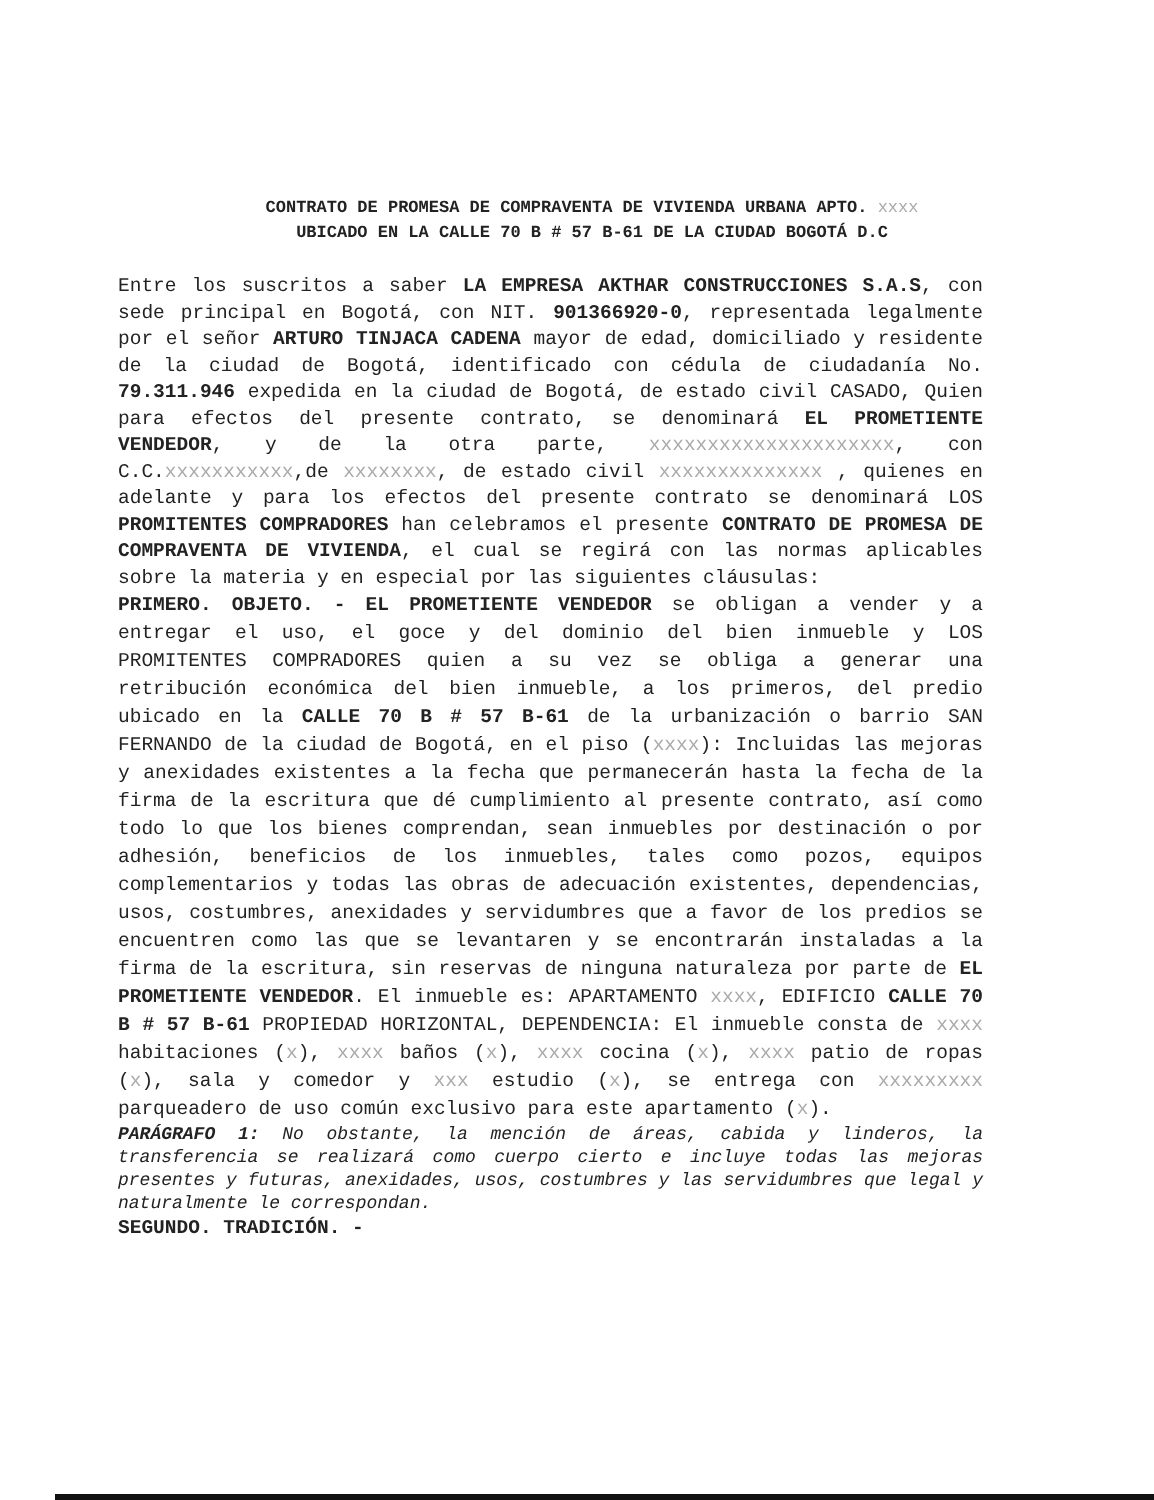CONTRATO DE PROMESA DE COMPRAVENTA DE VIVIENDA URBANA APTO. xxxx
UBICADO EN LA CALLE 70 B # 57 B-61 DE LA CIUDAD BOGOTÁ D.C
Entre los suscritos a saber LA EMPRESA AKTHAR CONSTRUCCIONES S.A.S, con sede principal en Bogotá, con NIT. 901366920-0, representada legalmente por el señor ARTURO TINJACA CADENA mayor de edad, domiciliado y residente de la ciudad de Bogotá, identificado con cédula de ciudadanía No. 79.311.946 expedida en la ciudad de Bogotá, de estado civil CASADO, Quien para efectos del presente contrato, se denominará EL PROMETIENTE VENDEDOR, y de la otra parte, xxxxxxxxxxxxxxxxxxxxx, con C.C.xxxxxxxxxxx,de xxxxxxxx, de estado civil xxxxxxxxxxxxxx , quienes en adelante y para los efectos del presente contrato se denominará LOS PROMITENTES COMPRADORES han celebramos el presente CONTRATO DE PROMESA DE COMPRAVENTA DE VIVIENDA, el cual se regirá con las normas aplicables sobre la materia y en especial por las siguientes cláusulas:
PRIMERO. OBJETO. - EL PROMETIENTE VENDEDOR se obligan a vender y a entregar el uso, el goce y del dominio del bien inmueble y LOS PROMITENTES COMPRADORES quien a su vez se obliga a generar una retribución económica del bien inmueble, a los primeros, del predio ubicado en la CALLE 70 B # 57 B-61 de la urbanización o barrio SAN FERNANDO de la ciudad de Bogotá, en el piso (xxxx): Incluidas las mejoras y anexidades existentes a la fecha que permanecerán hasta la fecha de la firma de la escritura que dé cumplimiento al presente contrato, así como todo lo que los bienes comprendan, sean inmuebles por destinación o por adhesión, beneficios de los inmuebles, tales como pozos, equipos complementarios y todas las obras de adecuación existentes, dependencias, usos, costumbres, anexidades y servidumbres que a favor de los predios se encuentren como las que se levantaren y se encontrarán instaladas a la firma de la escritura, sin reservas de ninguna naturaleza por parte de EL PROMETIENTE VENDEDOR. El inmueble es: APARTAMENTO xxxx, EDIFICIO CALLE 70 B # 57 B-61 PROPIEDAD HORIZONTAL, DEPENDENCIA: El inmueble consta de xxxx habitaciones (x), xxxx baños (x), xxxx cocina (x), xxxx patio de ropas (x), sala y comedor y xxx estudio (x), se entrega con xxxxxxxxx parqueadero de uso común exclusivo para este apartamento (x).
PARÁGRAFO 1: No obstante, la mención de áreas, cabida y linderos, la transferencia se realizará como cuerpo cierto e incluye todas las mejoras presentes y futuras, anexidades, usos, costumbres y las servidumbres que legal y naturalmente le correspondan.
SEGUNDO. TRADICIÓN. -